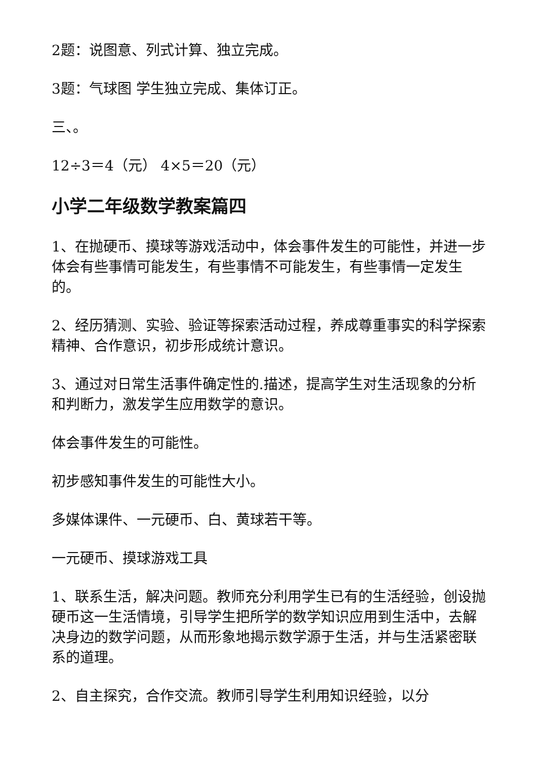2题：说图意、列式计算、独立完成。
3题：气球图 学生独立完成、集体订正。
三、。
12÷3＝4（元） 4×5＝20（元）
小学二年级数学教案篇四
1、在抛硬币、摸球等游戏活动中，体会事件发生的可能性，并进一步体会有些事情可能发生，有些事情不可能发生，有些事情一定发生的。
2、经历猜测、实验、验证等探索活动过程，养成尊重事实的科学探索精神、合作意识，初步形成统计意识。
3、通过对日常生活事件确定性的.描述，提高学生对生活现象的分析和判断力，激发学生应用数学的意识。
体会事件发生的可能性。
初步感知事件发生的可能性大小。
多媒体课件、一元硬币、白、黄球若干等。
一元硬币、摸球游戏工具
1、联系生活，解决问题。教师充分利用学生已有的生活经验，创设抛硬币这一生活情境，引导学生把所学的数学知识应用到生活中，去解决身边的数学问题，从而形象地揭示数学源于生活，并与生活紧密联系的道理。
2、自主探究，合作交流。教师引导学生利用知识经验，以分